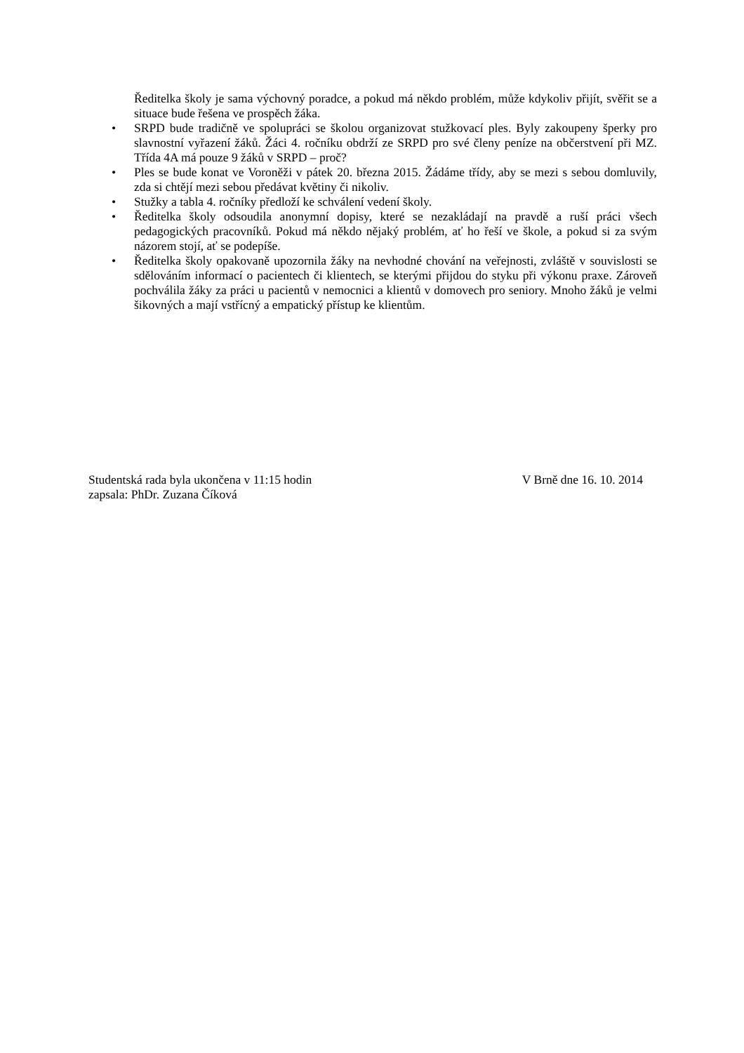Ředitelka školy je sama výchovný poradce, a pokud má někdo problém, může kdykoliv přijít, svěřit se a situace bude řešena ve prospěch žáka.
• SRPD bude tradičně ve spolupráci se školou organizovat stužkovací ples. Byly zakoupeny šperky pro slavnostní vyřazení žáků. Žáci 4. ročníku obdrží ze SRPD pro své členy peníze na občerstvení při MZ. Třída 4A má pouze 9 žáků v SRPD – proč?
• Ples se bude konat ve Voroněži v pátek 20. března 2015. Žádáme třídy, aby se mezi s sebou domluvily, zda si chtějí mezi sebou předávat květiny či nikoliv.
• Stužky a tabla 4. ročníky předloží ke schválení vedení školy.
• Ředitelka školy odsoudila anonymní dopisy, které se nezakládají na pravdě a ruší práci všech pedagogických pracovníků. Pokud má někdo nějaký problém, ať ho řeší ve škole, a pokud si za svým názorem stojí, ať se podepíše.
• Ředitelka školy opakovaně upozornila žáky na nevhodné chování na veřejnosti, zvláště v souvislosti se sdělováním informací o pacientech či klientech, se kterými přijdou do styku při výkonu praxe. Zároveň pochválila žáky za práci u pacientů v nemocnici a klientů v domovech pro seniory. Mnoho žáků je velmi šikovných a mají vstřícný a empatický přístup ke klientům.
Studentská rada byla ukončena v 11:15 hodin V Brně dne 16. 10. 2014
zapsala: PhDr. Zuzana Číková